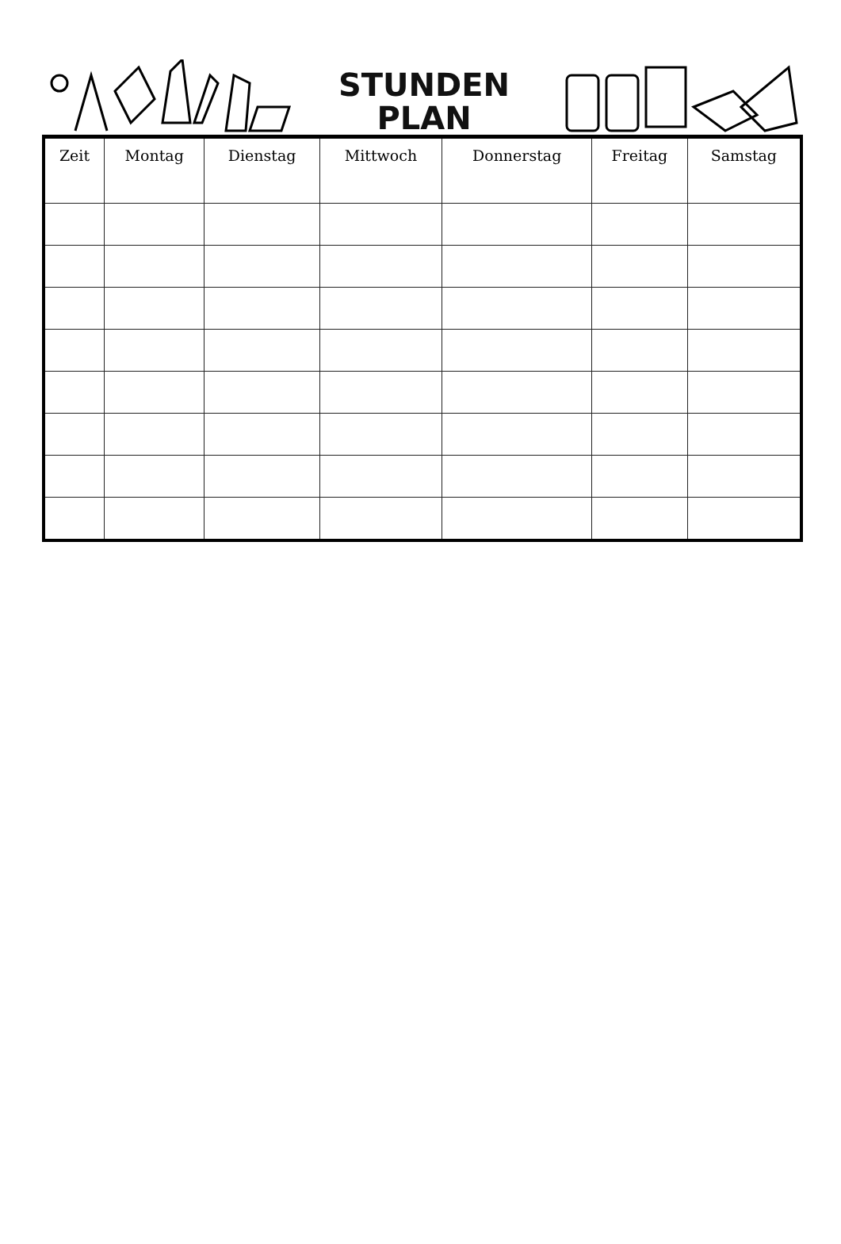STUNDEN
PLAN
| Zeit | Montag | Dienstag | Mittwoch | Donnerstag | Freitag | Samstag |
| --- | --- | --- | --- | --- | --- | --- |